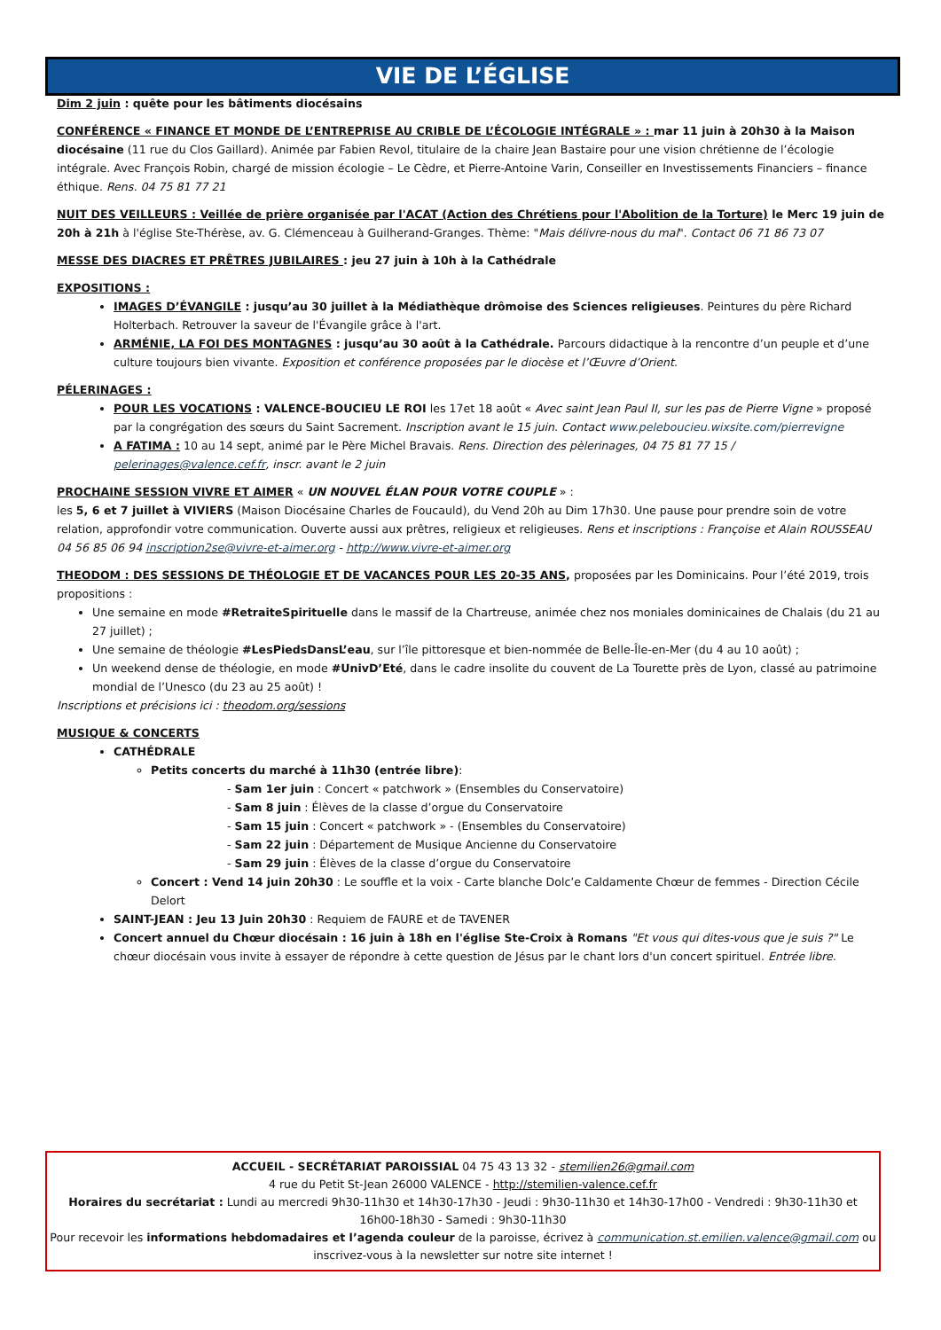VIE DE L’ÉGLISE
Dim 2 juin : quête pour les bâtiments diocésains
CONFÉRENCE « FINANCE ET MONDE DE L’ENTREPRISE AU CRIBLE DE L’ÉCOLOGIE INTÉGRALE » : mar 11 juin à 20h30 à la Maison diocésaine (11 rue du Clos Gaillard). Animée par Fabien Revol, titulaire de la chaire Jean Bastaire pour une vision chrétienne de l’écologie intégrale. Avec François Robin, chargé de mission écologie – Le Cèdre, et Pierre-Antoine Varin, Conseiller en Investissements Financiers – finance éthique. Rens. 04 75 81 77 21
NUIT DES VEILLEURS : Veillée de prière organisée par l'ACAT (Action des Chrétiens pour l'Abolition de la Torture) le Merc 19 juin de 20h à 21h à l'église Ste-Thérèse, av. G. Clémenceau à Guilherand-Granges. Thème: "Mais délivre-nous du mal". Contact 06 71 86 73 07
MESSE DES DIACRES ET PRÊTRES JUBILAIRES : jeu 27 juin à 10h à la Cathédrale
EXPOSITIONS :
IMAGES D’ÉVANGILE : jusqu’au 30 juillet à la Médiathèque drômoise des Sciences religieuses. Peintures du père Richard Holterbach. Retrouver la saveur de l'Évangile grâce à l'art.
ARMÉNIE, LA FOI DES MONTAGNES : jusqu’au 30 août à la Cathédrale. Parcours didactique à la rencontre d’un peuple et d’une culture toujours bien vivante. Exposition et conférence proposées par le diocèse et l’Œuvre d’Orient.
PÉLERINAGES :
POUR LES VOCATIONS : VALENCE-BOUCIEU LE ROI les 17et 18 août « Avec saint Jean Paul II, sur les pas de Pierre Vigne » proposé par la congrégation des sœurs du Saint Sacrement. Inscription avant le 15 juin. Contact www.peleboucieu.wixsite.com/pierrevigne
A FATIMA : 10 au 14 sept, animé par le Père Michel Bravais. Rens. Direction des pèlerinages, 04 75 81 77 15 / pelerinages@valence.cef.fr, inscr. avant le 2 juin
PROCHAINE SESSION VIVRE ET AIMER « UN NOUVEL ÉLAN POUR VOTRE COUPLE » :
les 5, 6 et 7 juillet à VIVIERS (Maison Diocésaine Charles de Foucauld), du Vend 20h au Dim 17h30. Une pause pour prendre soin de votre relation, approfondir votre communication. Ouverte aussi aux prêtres, religieux et religieuses. Rens et inscriptions : Françoise et Alain ROUSSEAU
04 56 85 06 94 inscription2se@vivre-et-aimer.org - http://www.vivre-et-aimer.org
THEODOM : DES SESSIONS DE THÉOLOGIE ET DE VACANCES POUR LES 20-35 ANS, proposées par les Dominicains. Pour l’été 2019, trois propositions :
Une semaine en mode #RetraiteSpirituelle dans le massif de la Chartreuse, animée chez nos moniales dominicaines de Chalais (du 21 au 27 juillet) ;
Une semaine de théologie #LesPiedsDansL’eau, sur l’île pittoresque et bien-nommée de Belle-Île-en-Mer (du 4 au 10 août) ;
Un weekend dense de théologie, en mode #UnivD’Eté, dans le cadre insolite du couvent de La Tourette près de Lyon, classé au patrimoine mondial de l’Unesco (du 23 au 25 août) !
Inscriptions et précisions ici : theodom.org/sessions
MUSIQUE & CONCERTS
CATHÉDRALE
Petits concerts du marché à 11h30 (entrée libre):
- Sam 1er juin : Concert « patchwork » (Ensembles du Conservatoire)
- Sam 8 juin : Élèves de la classe d’orgue du Conservatoire
- Sam 15 juin : Concert « patchwork » - (Ensembles du Conservatoire)
- Sam 22 juin : Département de Musique Ancienne du Conservatoire
- Sam 29 juin : Élèves de la classe d’orgue du Conservatoire
Concert : Vend 14 juin 20h30 : Le souffle et la voix - Carte blanche Dolc’e Caldamente Chœur de femmes - Direction Cécile Delort
SAINT-JEAN : Jeu 13 Juin 20h30 : Requiem de FAURE et de TAVENER
Concert annuel du Chœur diocésain : 16 juin à 18h en l'église Ste-Croix à Romans "Et vous qui dites-vous que je suis ?" Le chœur diocésain vous invite à essayer de répondre à cette question de Jésus par le chant lors d'un concert spirituel. Entrée libre.
ACCUEIL - SECRÉTARIAT PAROISSIAL 04 75 43 13 32 - stemilien26@gmail.com
4 rue du Petit St-Jean 26000 VALENCE - http://stemilien-valence.cef.fr
Horaires du secrétariat : Lundi au mercredi 9h30-11h30 et 14h30-17h30 - Jeudi : 9h30-11h30 et 14h30-17h00 - Vendredi : 9h30-11h30 et 16h00-18h30 - Samedi : 9h30-11h30
Pour recevoir les informations hebdomadaires et l’agenda couleur de la paroisse, écrivez à communication.st.emilien.valence@gmail.com ou inscrivez-vous à la newsletter sur notre site internet !